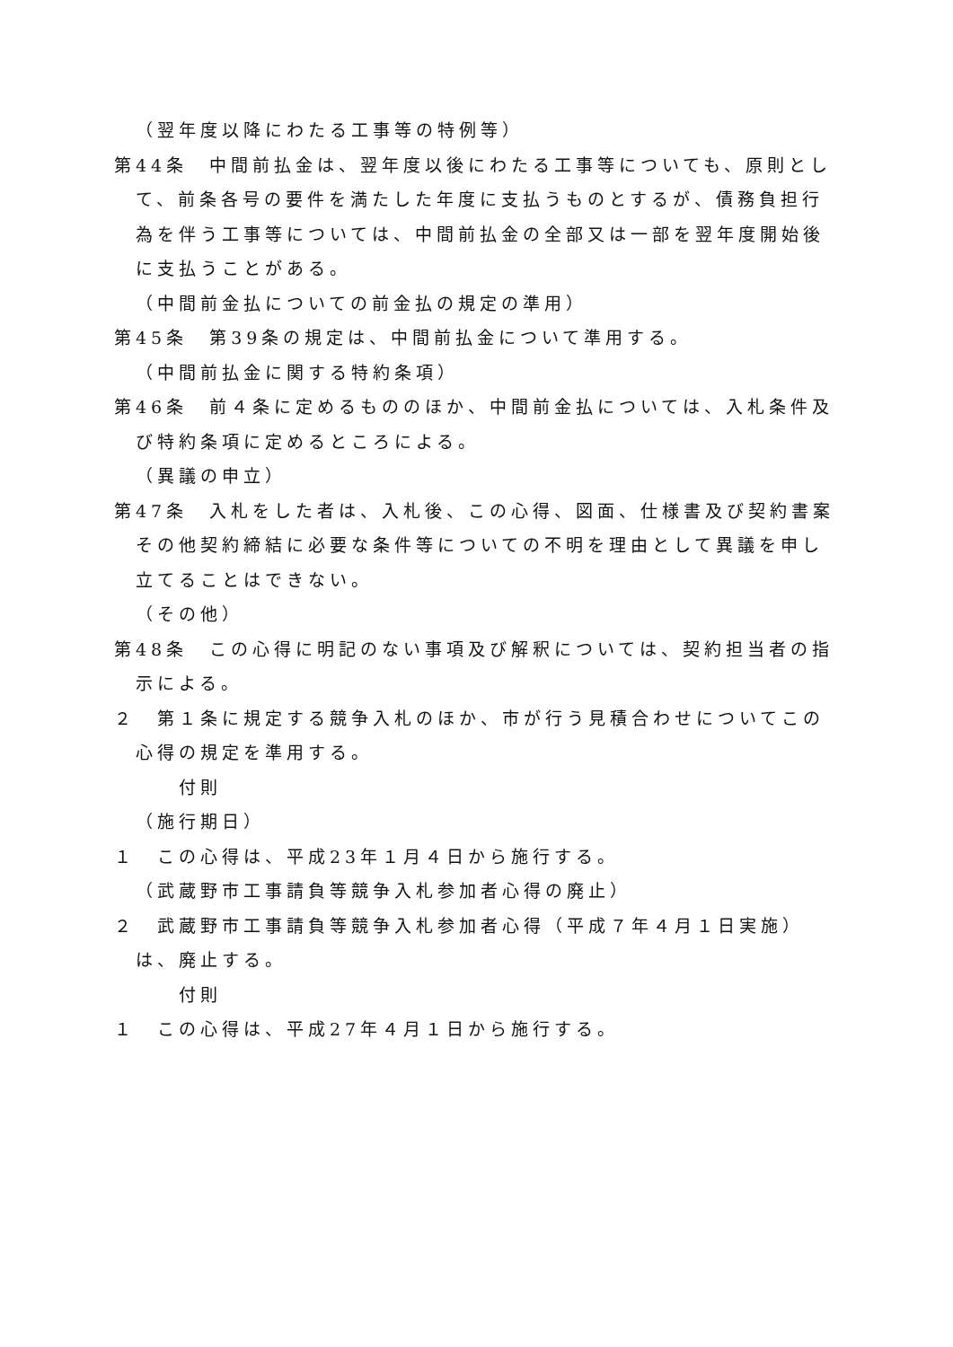（翌年度以降にわたる工事等の特例等）
第44条　中間前払金は、翌年度以後にわたる工事等についても、原則として、前条各号の要件を満たした年度に支払うものとするが、債務負担行為を伴う工事等については、中間前払金の全部又は一部を翌年度開始後に支払うことがある。
（中間前金払についての前金払の規定の準用）
第45条　第39条の規定は、中間前払金について準用する。
（中間前払金に関する特約条項）
第46条　前４条に定めるもののほか、中間前金払については、入札条件及び特約条項に定めるところによる。
（異議の申立）
第47条　入札をした者は、入札後、この心得、図面、仕様書及び契約書案その他契約締結に必要な条件等についての不明を理由として異議を申し立てることはできない。
（その他）
第48条　この心得に明記のない事項及び解釈については、契約担当者の指示による。
２　第１条に規定する競争入札のほか、市が行う見積合わせについてこの心得の規定を準用する。
付則
（施行期日）
１　この心得は、平成23年１月４日から施行する。
（武蔵野市工事請負等競争入札参加者心得の廃止）
２　武蔵野市工事請負等競争入札参加者心得（平成７年４月１日実施）は、廃止する。
付則
１　この心得は、平成27年４月１日から施行する。